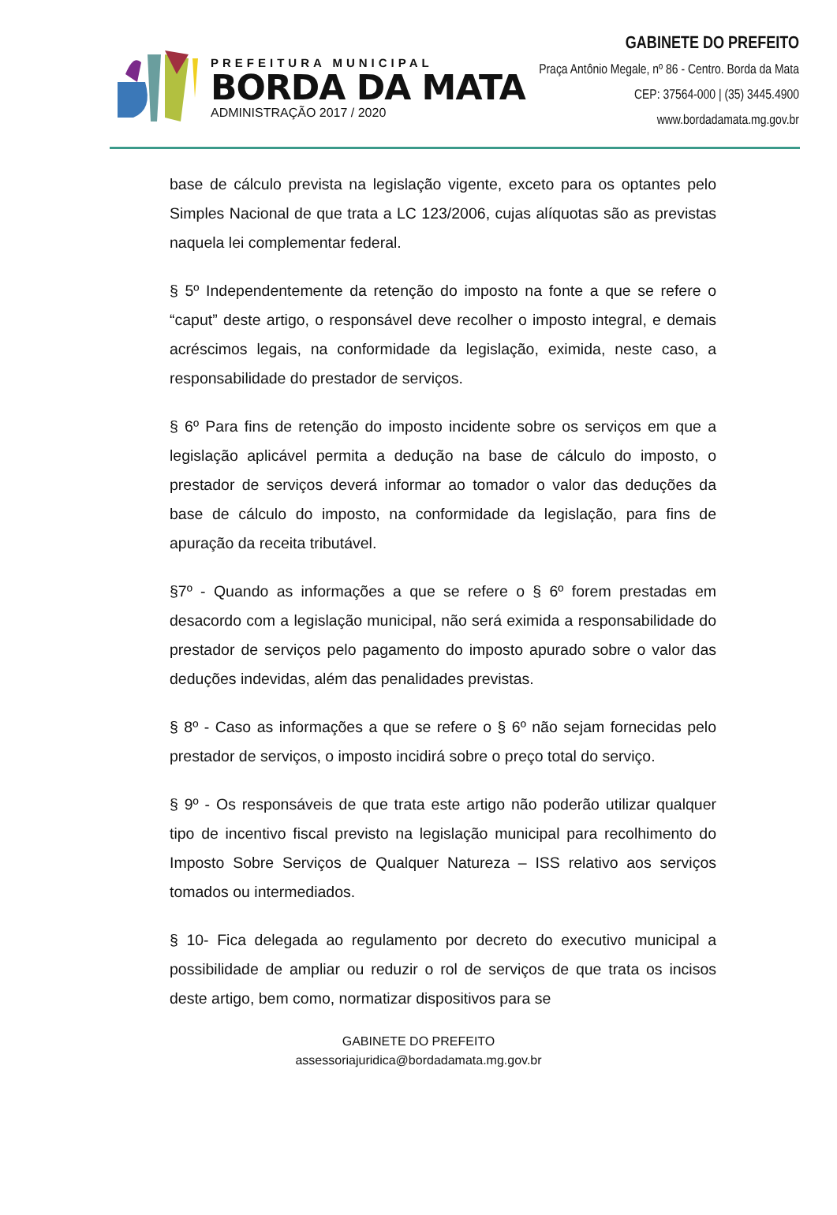PREFEITURA MUNICIPAL
BORDA DA MATA
ADMINISTRAÇÃO 2017 / 2020
GABINETE DO PREFEITO
Praça Antônio Megale, nº 86 - Centro. Borda da Mata
CEP: 37564-000 | (35) 3445.4900
www.bordadamata.mg.gov.br
base de cálculo prevista na legislação vigente, exceto para os optantes pelo Simples Nacional de que trata a LC 123/2006, cujas alíquotas são as previstas naquela lei complementar federal.
§ 5º Independentemente da retenção do imposto na fonte a que se refere o “caput” deste artigo, o responsável deve recolher o imposto integral, e demais acréscimos legais, na conformidade da legislação, eximida, neste caso, a responsabilidade do prestador de serviços.
§ 6º Para fins de retenção do imposto incidente sobre os serviços em que a legislação aplicável permita a dedução na base de cálculo do imposto, o prestador de serviços deverá informar ao tomador o valor das deduções da base de cálculo do imposto, na conformidade da legislação, para fins de apuração da receita tributável.
§7º - Quando as informações a que se refere o § 6º forem prestadas em desacordo com a legislação municipal, não será eximida a responsabilidade do prestador de serviços pelo pagamento do imposto apurado sobre o valor das deduções indevidas, além das penalidades previstas.
§ 8º - Caso as informações a que se refere o § 6º não sejam fornecidas pelo prestador de serviços, o imposto incidirá sobre o preço total do serviço.
§ 9º - Os responsáveis de que trata este artigo não poderão utilizar qualquer tipo de incentivo fiscal previsto na legislação municipal para recolhimento do Imposto Sobre Serviços de Qualquer Natureza – ISS relativo aos serviços tomados ou intermediados.
§ 10- Fica delegada ao regulamento por decreto do executivo municipal a possibilidade de ampliar ou reduzir o rol de serviços de que trata os incisos deste artigo, bem como, normatizar dispositivos para se
GABINETE DO PREFEITO
assessoriajuridica@bordadamata.mg.gov.br